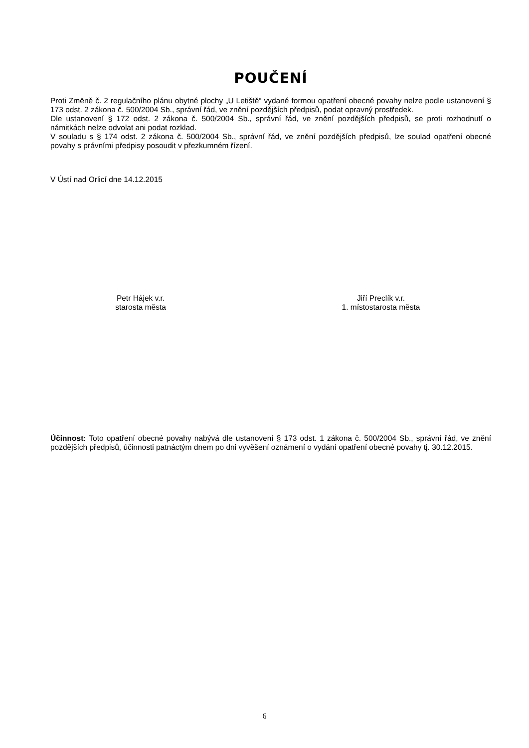POUČENÍ
Proti Změně č. 2 regulačního plánu obytné plochy „U Letiště“ vydané formou opatření obecné povahy nelze podle ustanovení § 173 odst. 2 zákona č. 500/2004 Sb., správní řád, ve znění pozdějších předpisů, podat opravný prostředek.
Dle ustanovení § 172 odst. 2 zákona č. 500/2004 Sb., správní řád, ve znění pozdějších předpisů, se proti rozhodnutí o námitkách nelze odvolat ani podat rozklad.
V souladu s § 174 odst. 2 zákona č. 500/2004 Sb., správní řád, ve znění pozdějších předpisů, lze soulad opatření obecné povahy s právními předpisy posoudit v přezkumném řízení.
V Ústí nad Orlicí dne 14.12.2015
Petr Hájek v.r.
starosta města
Jiří Preclík v.r.
1. místostarosta města
Účinnost: Toto opatření obecné povahy nabývá dle ustanovení § 173 odst. 1 zákona č. 500/2004 Sb., správní řád, ve znění pozdějších předpisů, účinnosti patnáctým dnem po dni vyvěšení oznámení o vydání opatření obecné povahy tj. 30.12.2015.
6